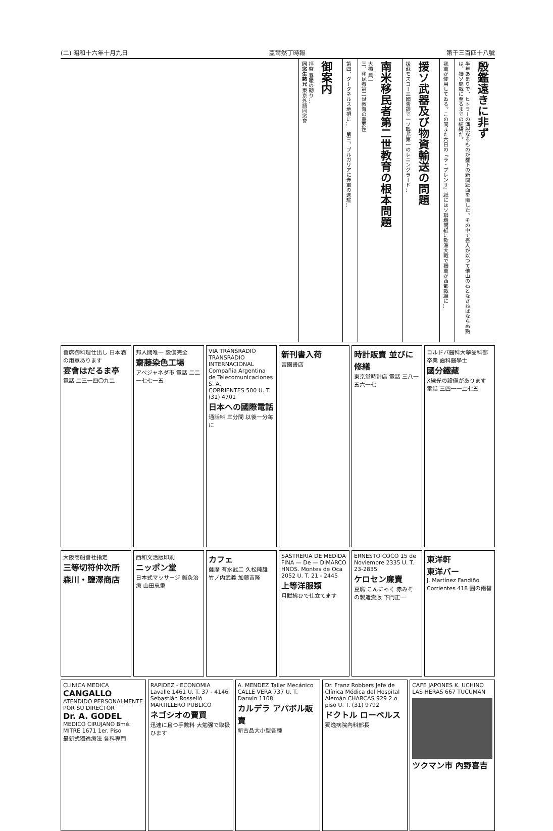(二) 昭和十六年十月九日 亞爾然丁時報 第千三百四十八號
殷鑑遠きに非ず
半年あまりで、ヒトラーの演説なるものが都下の新聞紙面を賑した。その中で吾人が以つて他山の石となさねばならぬ點は、獨ソ開戰に至るまでの經緯だ。
我軍が使用してゐる。この間また六日の『ラ・プレンサ』紙にはソ聯機關紙に歐洲大戰で獨軍が西部戰線に…
援ソ武器及び物資輸送の問題
援蘇モスコー三國會談で一ソ聯邦第一のレニングラード…
南米移民者第二世教育の根本問題
大橋 與一
三、移民者第二世教育の重要性
第四、ダーダネルス地帶に…　第三、ブルガリアに赤軍の進駐…
御案内
拝啓 春暖の砌り…
同窓生諸兄 東京外語同窓會
會席御料理仕出し 日本酒の用意あります
宴會はだるま亭
電話 二三一四〇九二
邦人間唯一 設備完全
齋藤染色工場
アベジャネダ市 電話 二二一七七一五
VIA TRANSRADIO
TRANSRADIO INTERNACIONAL
Compañia Argentina de Telecomunicaciones S. A.
CORRIENTES 500 U. T. (31) 4701
日本への國際電話
通話料 三分間 以後一分毎に
新刊書入荷
宮園書店
時計販賣 並びに修繕
東京堂時計店 電話 三八一五六一七
コルドバ醫科大學齒科部卒業 齒科醫學士
國分鐵藏
X線光の設備があります 電話 三四一一二七五
大阪商船會社指定
三等切符仲次所
森川・鹽澤商店
西和文活版印刷
ニッポン堂
日本式マッサージ 鍼灸治療 山田忠重
カフェ
薩摩 有水武二 久松純雄 竹ノ内武義 加藤吉隆
SASTRERIA DE MEDIDA FINA — De — DIMARCO HNOS. Montes de Oca 2052 U. T. 21 - 2445
上等洋服類
月賦拂ひで仕立てます
ERNESTO COCO 15 de Noviembre 2335 U. T. 23-2835
ケロセン廉賣
豆腐 こんにゃく 赤みそ の製造賣販 下門正一
東洋軒
東洋バー
J. Martínez Fandiño Corrientes 418 圓の兩替
CLINICA MEDICA
CANGALLO
ATENDIDO PERSONALMENTE POR SU DIRECTOR
Dr. A. GODEL
MEDICO CIRUJANO Bmé. MITRE 1671 1er. Piso
最新式獨逸療法 各科專門
RAPIDEZ - ECONOMIA Lavalle 1461 U. T. 37 - 4146 Sebastián Rosselló MARTILLERO PUBLICO
ネゴシオの賣買
迅速に且つ手數料 大勉强で取扱ひます
A. MENDEZ Taller Mecánico CALLE VERA 737 U. T. Darwin 1108
カルデラ アパボル販賣
新古品大小型各種
Dr. Franz Robbers Jefe de Clínica Médica del Hospital Alemán CHARCAS 929 2.o piso U. T. (31) 9792
ドクトル ローベルス
獨逸病院內科部長
CAFE JAPONES K. UCHINO LAS HERAS 667 TUCUMAN
ツクマン市 內野喜吉